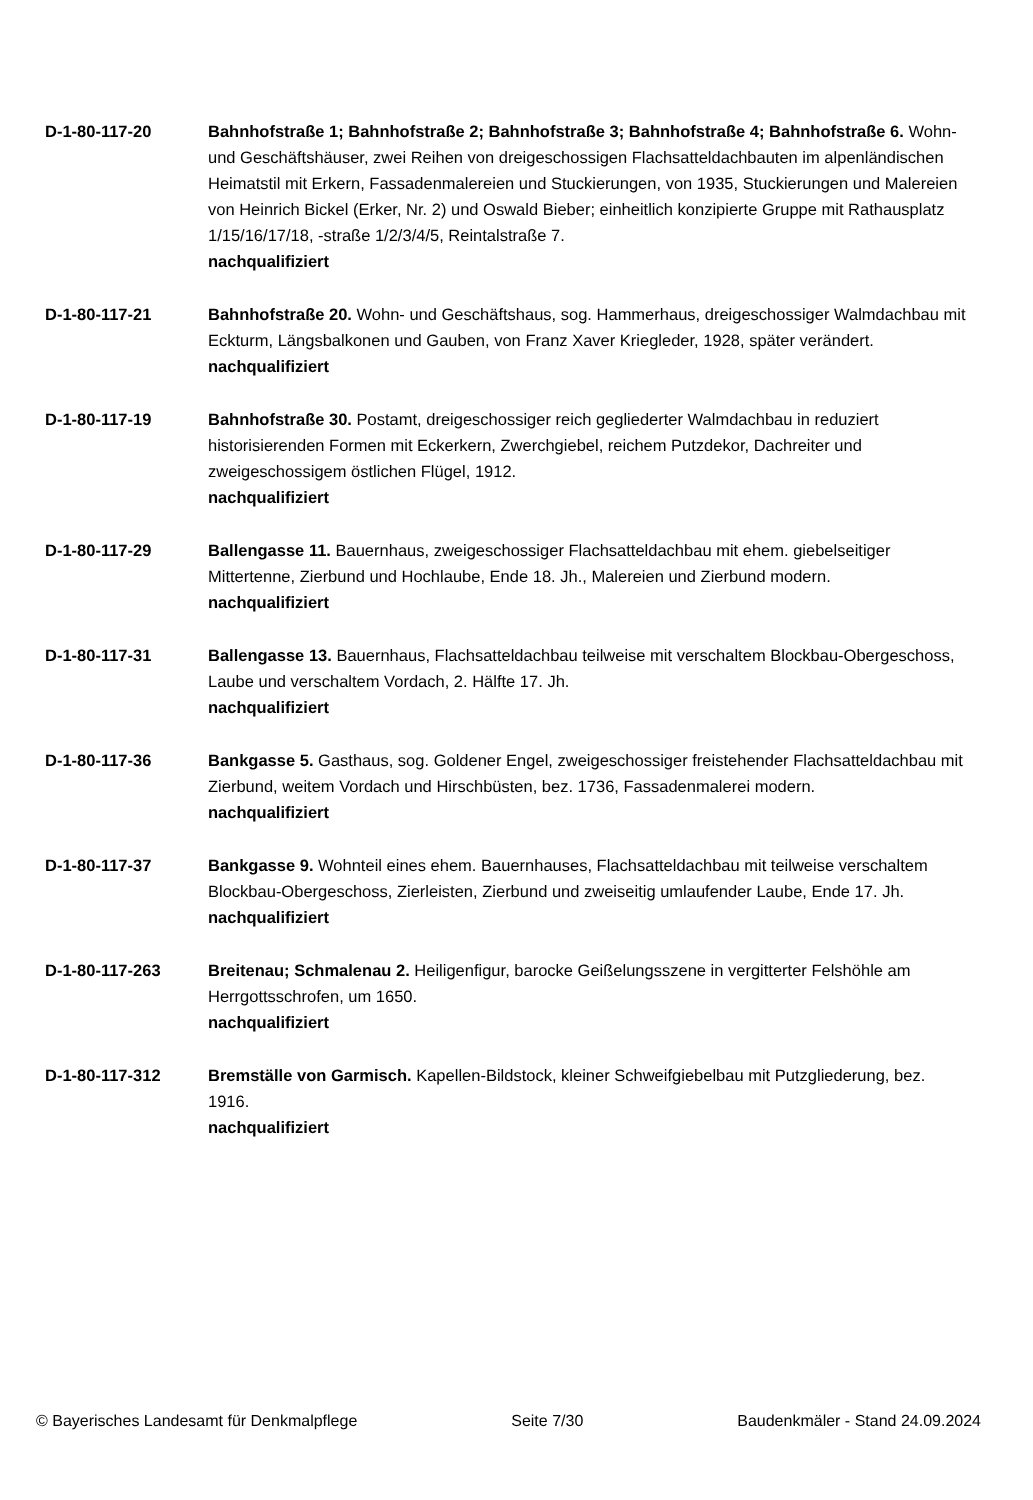D-1-80-117-20 Bahnhofstraße 1; Bahnhofstraße 2; Bahnhofstraße 3; Bahnhofstraße 4; Bahnhofstraße 6. Wohn- und Geschäftshäuser, zwei Reihen von dreigeschossigen Flachsatteldachbauten im alpenländischen Heimatstil mit Erkern, Fassadenmalereien und Stuckierungen, von 1935, Stuckierungen und Malereien von Heinrich Bickel (Erker, Nr. 2) und Oswald Bieber; einheitlich konzipierte Gruppe mit Rathausplatz 1/15/16/17/18, -straße 1/2/3/4/5, Reintalstraße 7.
nachqualifiziert
D-1-80-117-21 Bahnhofstraße 20. Wohn- und Geschäftshaus, sog. Hammerhaus, dreigeschossiger Walmdachbau mit Eckturm, Längsbalkonen und Gauben, von Franz Xaver Kriegleder, 1928, später verändert.
nachqualifiziert
D-1-80-117-19 Bahnhofstraße 30. Postamt, dreigeschossiger reich gegliederter Walmdachbau in reduziert historisierenden Formen mit Eckerkern, Zwerchgiebel, reichem Putzdekor, Dachreiter und zweigeschossigem östlichen Flügel, 1912.
nachqualifiziert
D-1-80-117-29 Ballengasse 11. Bauernhaus, zweigeschossiger Flachsatteldachbau mit ehem. giebelseitiger Mittertenne, Zierbund und Hochlaube, Ende 18. Jh., Malereien und Zierbund modern.
nachqualifiziert
D-1-80-117-31 Ballengasse 13. Bauernhaus, Flachsatteldachbau teilweise mit verschaltem Blockbau-Obergeschoss, Laube und verschaltem Vordach, 2. Hälfte 17. Jh.
nachqualifiziert
D-1-80-117-36 Bankgasse 5. Gasthaus, sog. Goldener Engel, zweigeschossiger freistehender Flachsatteldachbau mit Zierbund, weitem Vordach und Hirschbüsten, bez. 1736, Fassadenmalerei modern.
nachqualifiziert
D-1-80-117-37 Bankgasse 9. Wohnteil eines ehem. Bauernhauses, Flachsatteldachbau mit teilweise verschaltem Blockbau-Obergeschoss, Zierleisten, Zierbund und zweiseitig umlaufender Laube, Ende 17. Jh.
nachqualifiziert
D-1-80-117-263 Breitenau; Schmalenau 2. Heiligenfigur, barocke Geißelungsszene in vergitterter Felshöhle am Herrgottsschrofen, um 1650.
nachqualifiziert
D-1-80-117-312 Bremställe von Garmisch. Kapellen-Bildstock, kleiner Schweifgiebelbau mit Putzgliederung, bez. 1916.
nachqualifiziert
© Bayerisches Landesamt für Denkmalpflege Seite 7/30 Baudenkmäler - Stand 24.09.2024